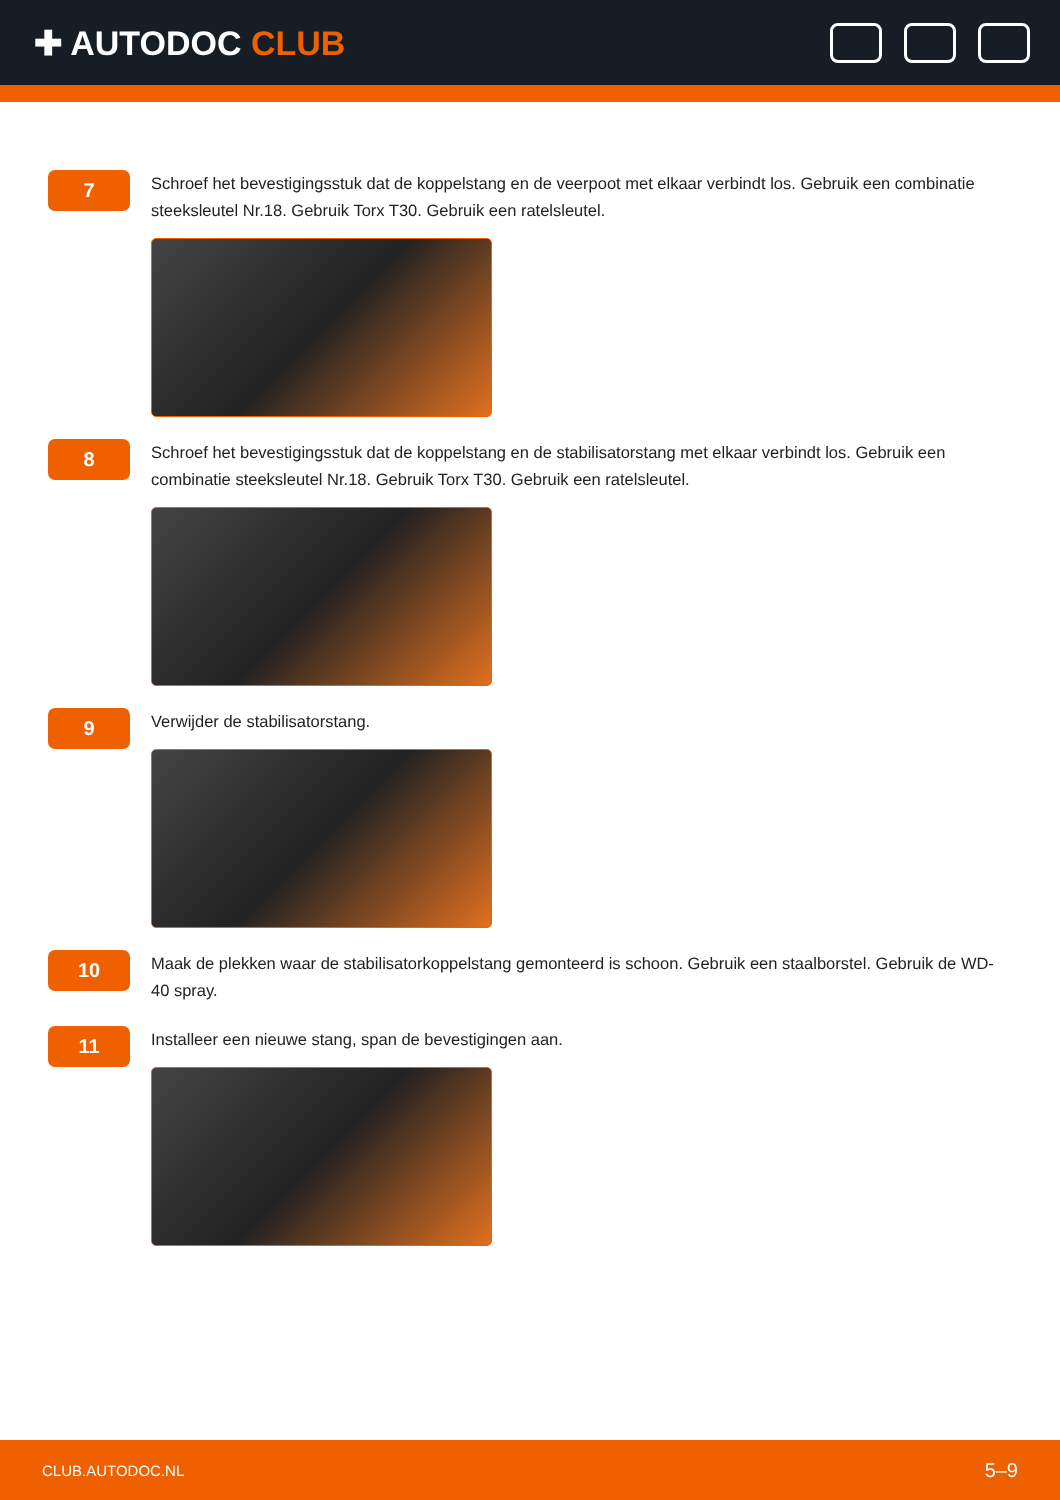✚ AUTODOC CLUB
7
Schroef het bevestigingsstuk dat de koppelstang en de veerpoot met elkaar verbindt los. Gebruik een combinatie steeksleutel Nr.18. Gebruik Torx T30. Gebruik een ratelsleutel.
8
Schroef het bevestigingsstuk dat de koppelstang en de stabilisatorstang met elkaar verbindt los. Gebruik een combinatie steeksleutel Nr.18. Gebruik Torx T30. Gebruik een ratelsleutel.
9
Verwijder de stabilisatorstang.
10
Maak de plekken waar de stabilisatorkoppelstang gemonteerd is schoon. Gebruik een staalborstel. Gebruik de WD-40 spray.
11
Installeer een nieuwe stang, span de bevestigingen aan.
CLUB.AUTODOC.NL 5–9